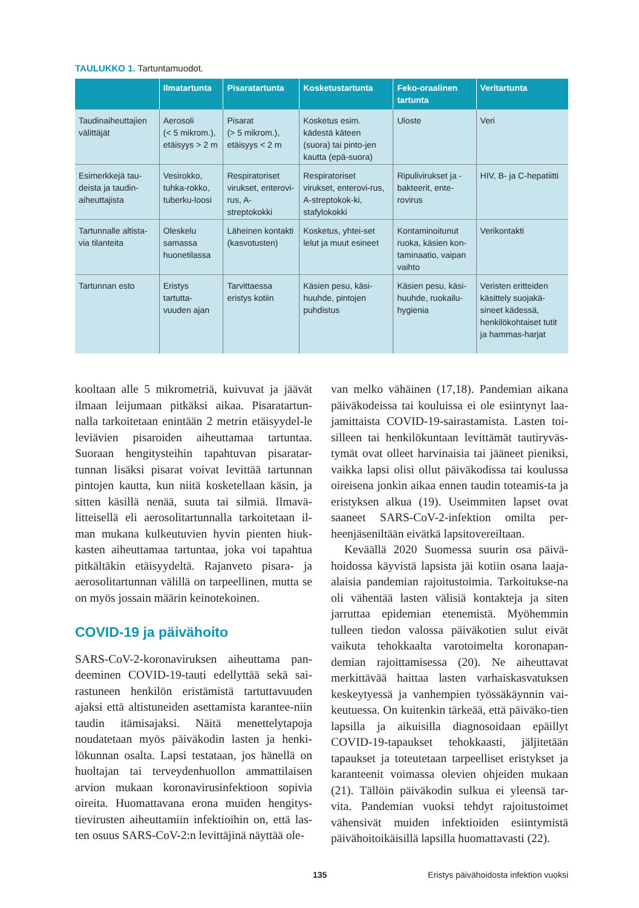TAULUKKO 1. Tartuntamuodot.
| | Ilmatartunta | Pisaratartunta | Kosketustartunta | Feko-oraalinen tartunta | Veritartunta |
| --- | --- | --- | --- | --- | --- |
| Taudinaiheuttajien välittäjät | Aerosoli (< 5 mikrom.), etäisyys > 2 m | Pisarat (> 5 mikrom.), etäisyys < 2 m | Kosketus esim. kädestä käteen (suora) tai pinto-jen kautta (epä-suora) | Uloste | Veri |
| Esimerkkejä tau-deista ja taudin-aiheuttajista | Vesirokko, tuhka-rokko, tuberku-loosi | Respiratoriset virukset, enterovi-rus, A-streptokokki | Respiratoriset virukset, enterovi-rus, A-streptokok-ki, stafylokokki | Ripulivirukset ja -bakteerit, ente-rovirus | HIV, B- ja C-hepatiitti |
| Tartunnalle altista-via tilanteita | Oleskelu samassa huonetilassa | Läheinen kontakti (kasvotusten) | Kosketus, yhtei-set lelut ja muut esineet | Kontaminoitunut ruoka, käsien kon-taminaatio, vaipan vaihto | Verikontakti |
| Tartunnan esto | Eristys tartutta-vuuden ajan | Tarvittaessa eristys kotiin | Käsien pesu, käsi-huuhde, pintojen puhdistus | Käsien pesu, käsi-huuhde, ruokailu-hygienia | Veristen eritteiden käsittely suojakä-sineet kädessä, henkilökohtaiset tutit ja hammas-harjat |
kooltaan alle 5 mikrometriä, kuivuvat ja jäävät ilmaan leijumaan pitkäksi aikaa. Pisaratartun-nalla tarkoitetaan enintään 2 metrin etäisyydel-le leviävien pisaroiden aiheuttamaa tartuntaa. Suoraan hengitysteihin tapahtuvan pisaratar-tunnan lisäksi pisarat voivat levittää tartunnan pintojen kautta, kun niitä kosketellaan käsin, ja sitten käsillä nenää, suuta tai silmiä. Ilmavä-litteisellä eli aerosolitartunnalla tarkoitetaan il-man mukana kulkeutuvien hyvin pienten hiuk-kasten aiheuttamaa tartuntaa, joka voi tapahtua pitkältäkin etäisyydeltä. Rajanveto pisara- ja aerosolitartunnan välillä on tarpeellinen, mutta se on myös jossain määrin keinotekoinen.
COVID-19 ja päivähoito
SARS-CoV-2-koronaviruksen aiheuttama pan-deeminen COVID-19-tauti edellyttää sekä sai-rastuneen henkilön eristämistä tartuttavuuden ajaksi että altistuneiden asettamista karantee-niin taudin itämisajaksi. Näitä menettelytapoja noudatetaan myös päiväkodin lasten ja henki-lökunnan osalta. Lapsi testataan, jos hänellä on huoltajan tai terveydenhuollon ammattilaisen arvion mukaan koronavirusinfektioon sopivia oireita. Huomattavana erona muiden hengitys-tievirusten aiheuttamiin infektioihin on, että las-ten osuus SARS-CoV-2:n levittäjinä näyttää ole-
van melko vähäinen (17,18). Pandemian aikana päiväkodeissa tai kouluissa ei ole esiintynyt laa-jamittaista COVID-19-sairastamista. Lasten toi-silleen tai henkilökuntaan levittämät tautiryväs-tymät ovat olleet harvinaisia tai jääneet pieniksi, vaikka lapsi olisi ollut päiväkodissa tai koulussa oireisena jonkin aikaa ennen taudin toteamis-ta ja eristyksen alkua (19). Useimmiten lapset ovat saaneet SARS-CoV-2-infektion omilta per-heenjäseniltään eivätkä lapsitovereiltaan.
Keväällä 2020 Suomessa suurin osa päivä-hoidossa käyvistä lapsista jäi kotiin osana laaja-alaisia pandemian rajoitustoimia. Tarkoitukse-na oli vähentää lasten välisiä kontakteja ja siten jarruttaa epidemian etenemistä. Myöhemmin tulleen tiedon valossa päiväkotien sulut eivät vaikuta tehokkaalta varotoimelta koronapan-demian rajoittamisessa (20). Ne aiheuttavat merkittävää haittaa lasten varhaiskasvatuksen keskeytyessä ja vanhempien työssäkäynnin vai-keutuessa. On kuitenkin tärkeää, että päiväko-tien lapsilla ja aikuisilla diagnosoidaan epäillyt COVID-19-tapaukset tehokkaasti, jäljitetään tapaukset ja toteutetaan tarpeelliset eristykset ja karanteenit voimassa olevien ohjeiden mukaan (21). Tällöin päiväkodin sulkua ei yleensä tar-vita. Pandemian vuoksi tehdyt rajoitustoimet vähensivät muiden infektioiden esiintymistä päivähoitoikäisillä lapsilla huomattavasti (22).
135 Eristys päivähoidosta infektion vuoksi